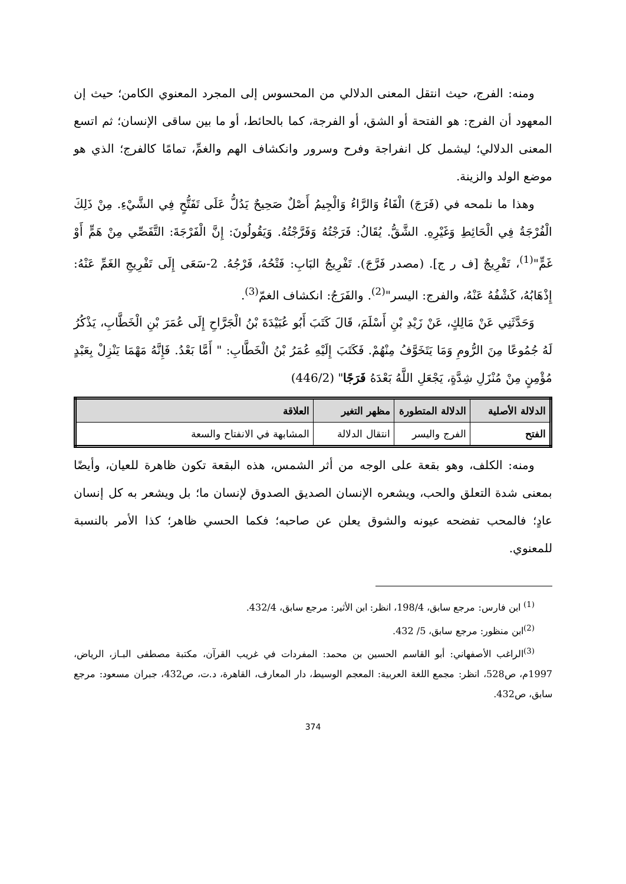ومنه: الفرج، حيث انتقل المعنى الدلالي من المحسوس إلى المجرد المعنوي الكامن؛ حيث إن المعهود أن الفرج: هو الفتحة أو الشق، أو الفرجة، كما بالحائط، أو ما بين ساقى الإنسان؛ ثم اتسع المعنى الدلالي؛ ليشمل كل انفراجة وفرح وسرور وانكشاف الهم والغمِّ، تمامًا كالفرج؛ الذي هو موضع الولد والزينة.
وهذا ما نلمحه في (فَرَجَ) الْفَاءُ وَالرَّاءُ وَالْجِيمُ أَصْلٌ صَحِيحٌ يَدُلُّ عَلَى تَفَتُّحٍ فِي الشَّيْءِ. مِنْ ذَلِكَ الْفُرْجَةُ فِي الْحَائِطِ وَغَيْرِهِ. الشَّقُّ. يُقَالُ: فَرَجْتُهُ وَفَرَّجْتُهُ. وَيَقُولُونَ: إِنَّ الْفَرْجَةَ: التَّفَصِّي مِنْ هَمٍّ أَوْ غَمٍّ"<sup>(1)</sup>، تَفْرِيجٌ [ف ر ج]. (مصدر فَرَّجَ). تَفْرِيجُ البَابِ: فَتْحُهُ، فَرْجُهُ. 2-سَعَى إِلَى تَفْرِيجِ الغَمِّ عَنْهُ: إِذْهَابُهُ، كَشْفُهُ عَنْهُ، والفرج: اليسر"<sup>(2)</sup>. والفَرَجُ: انكشاف الغمّ<sup>(3)</sup>.
وَحَدَّثَنِي عَنْ مَالِكٍ، عَنْ زَيْدِ بْنِ أَسْلَمَ، قَالَ كَتَبَ أَبُو عُبَيْدَةَ بْنُ الْجَرَّاحِ إِلَى عُمَرَ بْنِ الْخَطَّابِ، يَذْكُرُ لَهُ جُمُوعًا مِنَ الرُّومِ وَمَا يَتَخَوَّفُ مِنْهُمْ. فَكَتَبَ إِلَيْهِ عُمَرُ بْنُ الْخَطَّابِ: " أَمَّا بَعْدُ. فَإِنَّهُ مَهْمَا يَنْزِلْ بِعَبْدٍ مُؤْمِنٍ مِنْ مُنْزَلِ شِدَّةٍ، يَجْعَلِ اللَّهُ بَعْدَهُ فَرَجًا" (446/2)
| الدلالة الأصلية | الدلالة المتطورة | مظهر التغير | العلاقة |
| --- | --- | --- | --- |
| الفتح | الفرج واليسر | انتقال الدلالة | المشابهة في الانفتاح والسعة |
ومنه: الكلف، وهو بقعة على الوجه من أثر الشمس، هذه البقعة تكون ظاهرة للعيان، وأيضًا بمعنى شدة التعلق والحب، ويشعره الإنسان الصديق الصدوق لإنسان ما؛ بل ويشعر به كل إنسان عادٍ؛ فالمحب تفضحه عيونه والشوق يعلن عن صاحبه؛ فكما الحسي ظاهر؛ كذا الأمر بالنسبة للمعنوي.
<sup>(1)</sup> ابن فارس: مرجع سابق، 198/4، انظر: ابن الأثير: مرجع سابق، 432/4.
<sup>(2)</sup> ابن منظور: مرجع سابق، 5/ 432.
<sup>(3)</sup> الراغب الأصفهاني: أبو القاسم الحسين بن محمد: المفردات في غريب القرآن، مكتبة مصطفى البـاز، الرياض، 1997م، ص528، انظر: مجمع اللغة العربية: المعجم الوسيط، دار المعارف، القاهرة، د.ت، ص432، جبران مسعود: مرجع سابق، ص432.
374